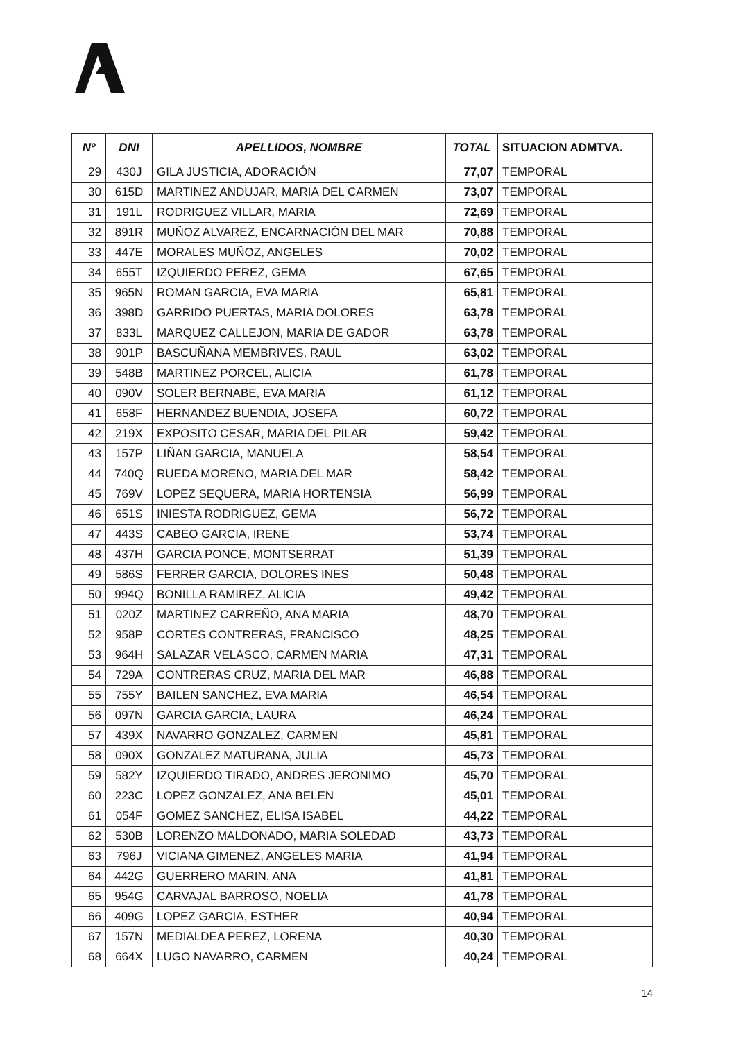| Nº | DNI | APELLIDOS, NOMBRE | TOTAL | SITUACION ADMTVA. |
| --- | --- | --- | --- | --- |
| 29 | 430J | GILA JUSTICIA, ADORACIÓN | 77,07 | TEMPORAL |
| 30 | 615D | MARTINEZ ANDUJAR, MARIA DEL CARMEN | 73,07 | TEMPORAL |
| 31 | 191L | RODRIGUEZ VILLAR, MARIA | 72,69 | TEMPORAL |
| 32 | 891R | MUÑOZ ALVAREZ, ENCARNACIÓN DEL MAR | 70,88 | TEMPORAL |
| 33 | 447E | MORALES MUÑOZ, ANGELES | 70,02 | TEMPORAL |
| 34 | 655T | IZQUIERDO PEREZ, GEMA | 67,65 | TEMPORAL |
| 35 | 965N | ROMAN GARCIA, EVA MARIA | 65,81 | TEMPORAL |
| 36 | 398D | GARRIDO PUERTAS, MARIA DOLORES | 63,78 | TEMPORAL |
| 37 | 833L | MARQUEZ CALLEJON, MARIA DE GADOR | 63,78 | TEMPORAL |
| 38 | 901P | BASCUÑANA MEMBRIVES, RAUL | 63,02 | TEMPORAL |
| 39 | 548B | MARTINEZ PORCEL, ALICIA | 61,78 | TEMPORAL |
| 40 | 090V | SOLER BERNABE, EVA MARIA | 61,12 | TEMPORAL |
| 41 | 658F | HERNANDEZ BUENDIA, JOSEFA | 60,72 | TEMPORAL |
| 42 | 219X | EXPOSITO CESAR, MARIA DEL PILAR | 59,42 | TEMPORAL |
| 43 | 157P | LIÑAN GARCIA, MANUELA | 58,54 | TEMPORAL |
| 44 | 740Q | RUEDA MORENO, MARIA DEL MAR | 58,42 | TEMPORAL |
| 45 | 769V | LOPEZ SEQUERA, MARIA HORTENSIA | 56,99 | TEMPORAL |
| 46 | 651S | INIESTA RODRIGUEZ, GEMA | 56,72 | TEMPORAL |
| 47 | 443S | CABEO GARCIA, IRENE | 53,74 | TEMPORAL |
| 48 | 437H | GARCIA PONCE, MONTSERRAT | 51,39 | TEMPORAL |
| 49 | 586S | FERRER GARCIA, DOLORES INES | 50,48 | TEMPORAL |
| 50 | 994Q | BONILLA RAMIREZ, ALICIA | 49,42 | TEMPORAL |
| 51 | 020Z | MARTINEZ CARREÑO, ANA MARIA | 48,70 | TEMPORAL |
| 52 | 958P | CORTES CONTRERAS, FRANCISCO | 48,25 | TEMPORAL |
| 53 | 964H | SALAZAR VELASCO, CARMEN MARIA | 47,31 | TEMPORAL |
| 54 | 729A | CONTRERAS CRUZ, MARIA DEL MAR | 46,88 | TEMPORAL |
| 55 | 755Y | BAILEN SANCHEZ, EVA MARIA | 46,54 | TEMPORAL |
| 56 | 097N | GARCIA GARCIA, LAURA | 46,24 | TEMPORAL |
| 57 | 439X | NAVARRO GONZALEZ, CARMEN | 45,81 | TEMPORAL |
| 58 | 090X | GONZALEZ MATURANA, JULIA | 45,73 | TEMPORAL |
| 59 | 582Y | IZQUIERDO TIRADO, ANDRES JERONIMO | 45,70 | TEMPORAL |
| 60 | 223C | LOPEZ GONZALEZ, ANA BELEN | 45,01 | TEMPORAL |
| 61 | 054F | GOMEZ SANCHEZ, ELISA ISABEL | 44,22 | TEMPORAL |
| 62 | 530B | LORENZO MALDONADO, MARIA SOLEDAD | 43,73 | TEMPORAL |
| 63 | 796J | VICIANA GIMENEZ, ANGELES MARIA | 41,94 | TEMPORAL |
| 64 | 442G | GUERRERO MARIN, ANA | 41,81 | TEMPORAL |
| 65 | 954G | CARVAJAL BARROSO, NOELIA | 41,78 | TEMPORAL |
| 66 | 409G | LOPEZ GARCIA, ESTHER | 40,94 | TEMPORAL |
| 67 | 157N | MEDIALDEA PEREZ, LORENA | 40,30 | TEMPORAL |
| 68 | 664X | LUGO NAVARRO, CARMEN | 40,24 | TEMPORAL |
14